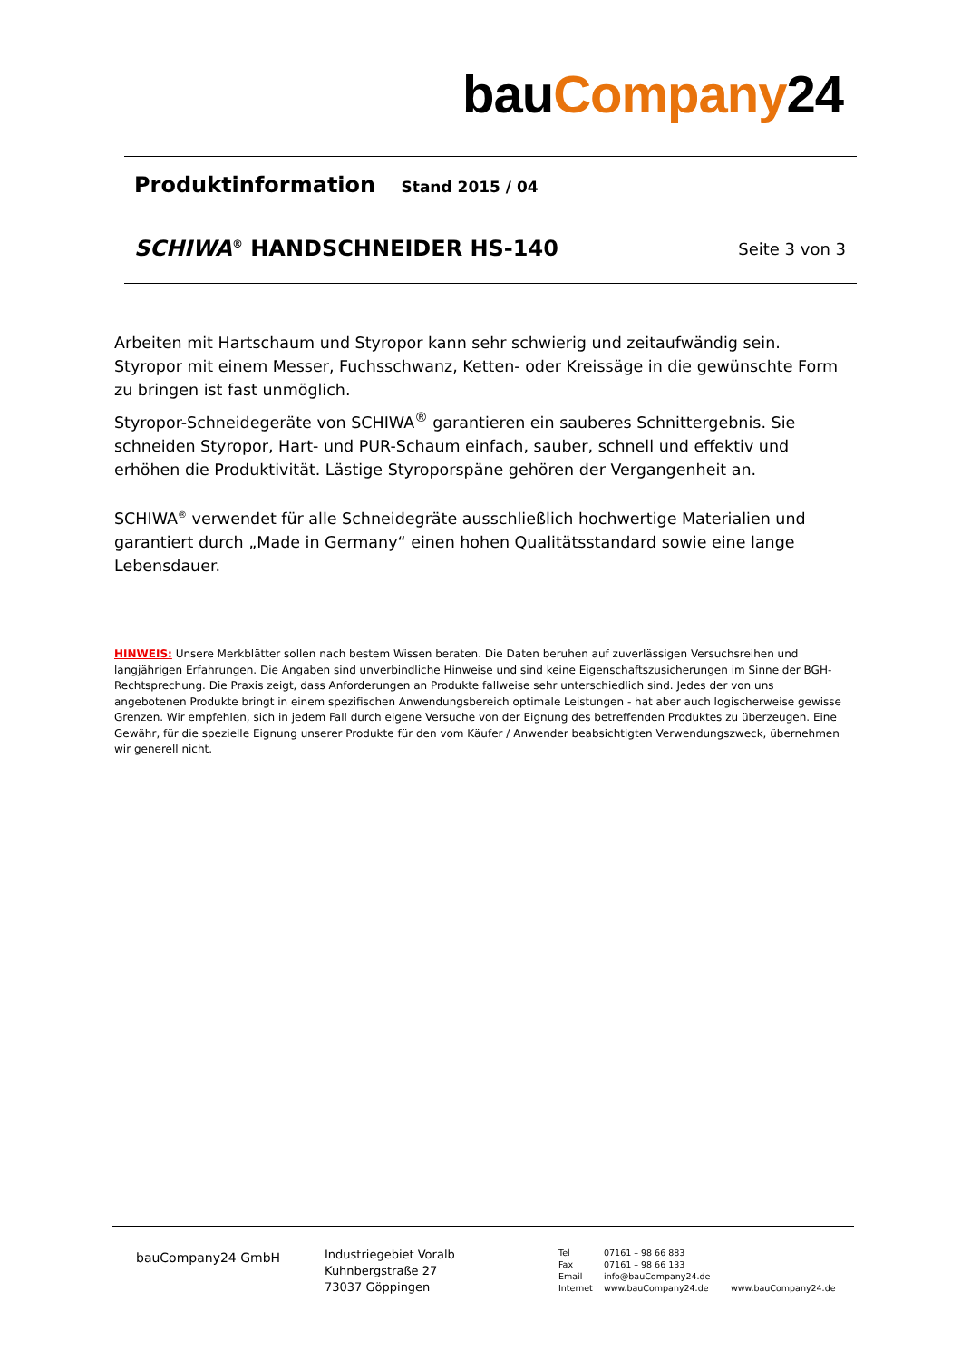bauCompany24
Produktinformation Stand 2015 / 04
SCHIWA<sup>®</sup> HANDSCHNEIDER HS-140 Seite 3 von 3
Arbeiten mit Hartschaum und Styropor kann sehr schwierig und zeitaufwändig sein. Styropor mit einem Messer, Fuchsschwanz, Ketten- oder Kreissäge in die gewünschte Form zu bringen ist fast unmöglich.
Styropor-Schneidegeräte von SCHIWA<sup>®</sup> garantieren ein sauberes Schnittergebnis. Sie schneiden Styropor, Hart- und PUR-Schaum einfach, sauber, schnell und effektiv und erhöhen die Produktivität. Lästige Styroporspäne gehören der Vergangenheit an.
SCHIWA<sup>®</sup> verwendet für alle Schneidegräte ausschließlich hochwertige Materialien und garantiert durch „Made in Germany“ einen hohen Qualitätsstandard sowie eine lange Lebensdauer.
HINWEIS: Unsere Merkblätter sollen nach bestem Wissen beraten. Die Daten beruhen auf zuverlässigen Versuchsreihen und langjährigen Erfahrungen. Die Angaben sind unverbindliche Hinweise und sind keine Eigenschaftszusicherungen im Sinne der BGH-Rechtsprechung. Die Praxis zeigt, dass Anforderungen an Produkte fallweise sehr unterschiedlich sind. Jedes der von uns angebotenen Produkte bringt in einem spezifischen Anwendungsbereich optimale Leistungen - hat aber auch logischerweise gewisse Grenzen. Wir empfehlen, sich in jedem Fall durch eigene Versuche von der Eignung des betreffenden Produktes zu überzeugen. Eine Gewähr, für die spezielle Eignung unserer Produkte für den vom Käufer / Anwender beabsichtigten Verwendungszweck, übernehmen wir generell nicht.
bauCompany24 GmbH
Industriegebiet Voralb
Kuhnbergstraße 27
73037 Göppingen
Tel
Fax
Email
Internet
07161 – 98 66 883
07161 – 98 66 133
info@bauCompany24.de
www.bauCompany24.de
www.bauCompany24.de